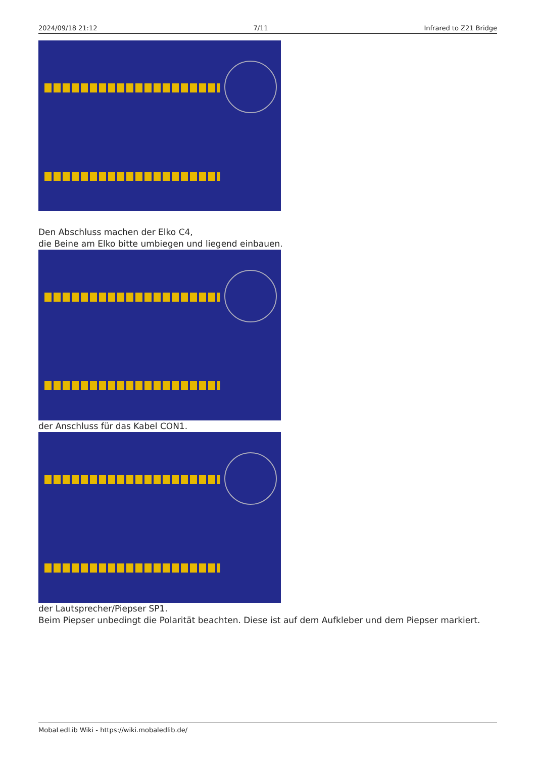2024/09/18 21:12 7/11 Infrared to Z21 Bridge
Den Abschluss machen der Elko C4,
die Beine am Elko bitte umbiegen und liegend einbauen.
der Anschluss für das Kabel CON1.
der Lautsprecher/Piepser SP1.
Beim Piepser unbedingt die Polarität beachten. Diese ist auf dem Aufkleber und dem Piepser markiert.
MobaLedLib Wiki - https://wiki.mobaledlib.de/